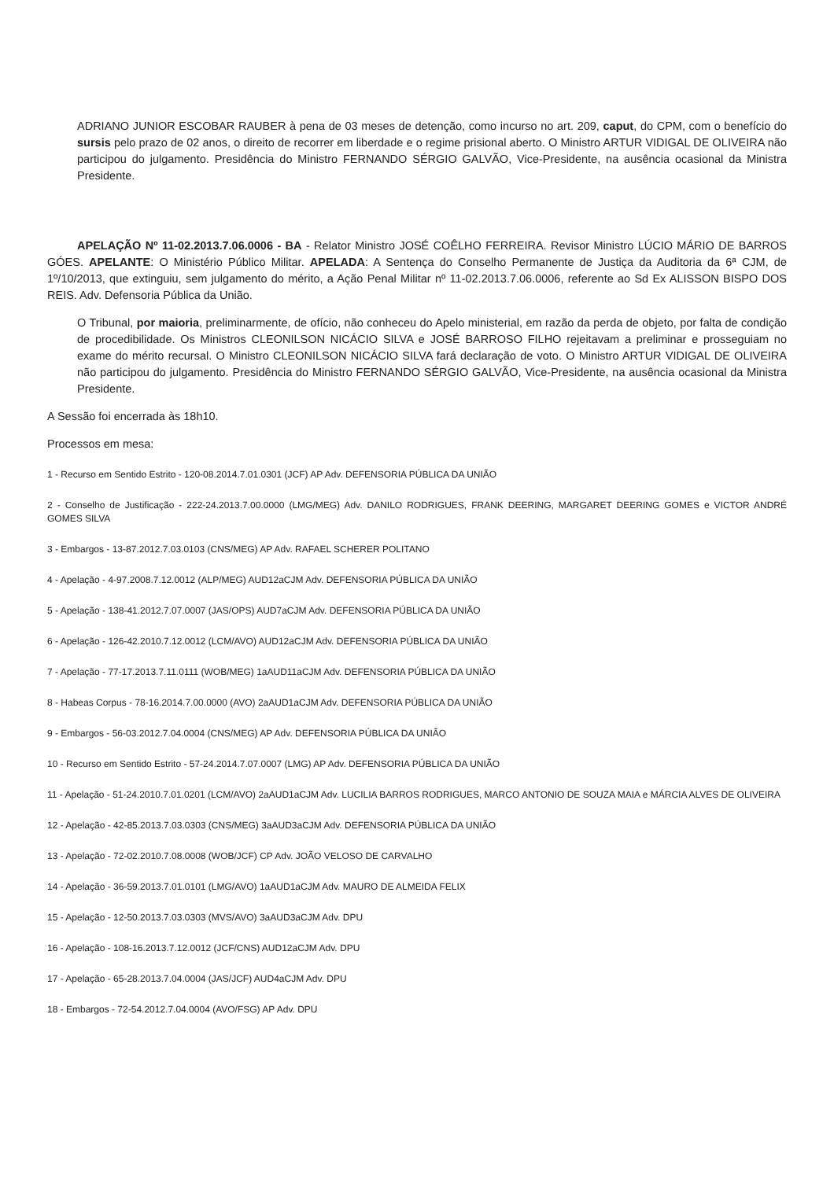ADRIANO JUNIOR ESCOBAR RAUBER à pena de 03 meses de detenção, como incurso no art. 209, caput, do CPM, com o benefício do sursis pelo prazo de 02 anos, o direito de recorrer em liberdade e o regime prisional aberto. O Ministro ARTUR VIDIGAL DE OLIVEIRA não participou do julgamento. Presidência do Ministro FERNANDO SÉRGIO GALVÃO, Vice-Presidente, na ausência ocasional da Ministra Presidente.
APELAÇÃO Nº 11-02.2013.7.06.0006 - BA - Relator Ministro JOSÉ COÊLHO FERREIRA. Revisor Ministro LÚCIO MÁRIO DE BARROS GÓES. APELANTE: O Ministério Público Militar. APELADA: A Sentença do Conselho Permanente de Justiça da Auditoria da 6ª CJM, de 1º/10/2013, que extinguiu, sem julgamento do mérito, a Ação Penal Militar nº 11-02.2013.7.06.0006, referente ao Sd Ex ALISSON BISPO DOS REIS. Adv. Defensoria Pública da União.
O Tribunal, por maioria, preliminarmente, de ofício, não conheceu do Apelo ministerial, em razão da perda de objeto, por falta de condição de procedibilidade. Os Ministros CLEONILSON NICÁCIO SILVA e JOSÉ BARROSO FILHO rejeitavam a preliminar e prosseguiam no exame do mérito recursal. O Ministro CLEONILSON NICÁCIO SILVA fará declaração de voto. O Ministro ARTUR VIDIGAL DE OLIVEIRA não participou do julgamento. Presidência do Ministro FERNANDO SÉRGIO GALVÃO, Vice-Presidente, na ausência ocasional da Ministra Presidente.
A Sessão foi encerrada às 18h10.
Processos em mesa:
1 - Recurso em Sentido Estrito - 120-08.2014.7.01.0301 (JCF) AP Adv. DEFENSORIA PÚBLICA DA UNIÃO
2 - Conselho de Justificação - 222-24.2013.7.00.0000 (LMG/MEG) Adv. DANILO RODRIGUES, FRANK DEERING, MARGARET DEERING GOMES e VICTOR ANDRÉ GOMES SILVA
3 - Embargos - 13-87.2012.7.03.0103 (CNS/MEG) AP Adv. RAFAEL SCHERER POLITANO
4 - Apelação - 4-97.2008.7.12.0012 (ALP/MEG) AUD12aCJM Adv. DEFENSORIA PÚBLICA DA UNIÃO
5 - Apelação - 138-41.2012.7.07.0007 (JAS/OPS) AUD7aCJM Adv. DEFENSORIA PÚBLICA DA UNIÃO
6 - Apelação - 126-42.2010.7.12.0012 (LCM/AVO) AUD12aCJM Adv. DEFENSORIA PÚBLICA DA UNIÃO
7 - Apelação - 77-17.2013.7.11.0111 (WOB/MEG) 1aAUD11aCJM Adv. DEFENSORIA PÚBLICA DA UNIÃO
8 - Habeas Corpus - 78-16.2014.7.00.0000 (AVO) 2aAUD1aCJM Adv. DEFENSORIA PÚBLICA DA UNIÃO
9 - Embargos - 56-03.2012.7.04.0004 (CNS/MEG) AP Adv. DEFENSORIA PÚBLICA DA UNIÃO
10 - Recurso em Sentido Estrito - 57-24.2014.7.07.0007 (LMG) AP Adv. DEFENSORIA PÚBLICA DA UNIÃO
11 - Apelação - 51-24.2010.7.01.0201 (LCM/AVO) 2aAUD1aCJM Adv. LUCILIA BARROS RODRIGUES, MARCO ANTONIO DE SOUZA MAIA e MÁRCIA ALVES DE OLIVEIRA
12 - Apelação - 42-85.2013.7.03.0303 (CNS/MEG) 3aAUD3aCJM Adv. DEFENSORIA PÚBLICA DA UNIÃO
13 - Apelação - 72-02.2010.7.08.0008 (WOB/JCF) CP Adv. JOÃO VELOSO DE CARVALHO
14 - Apelação - 36-59.2013.7.01.0101 (LMG/AVO) 1aAUD1aCJM Adv. MAURO DE ALMEIDA FELIX
15 - Apelação - 12-50.2013.7.03.0303 (MVS/AVO) 3aAUD3aCJM Adv. DPU
16 - Apelação - 108-16.2013.7.12.0012 (JCF/CNS) AUD12aCJM Adv. DPU
17 - Apelação - 65-28.2013.7.04.0004 (JAS/JCF) AUD4aCJM Adv. DPU
18 - Embargos - 72-54.2012.7.04.0004 (AVO/FSG) AP Adv. DPU